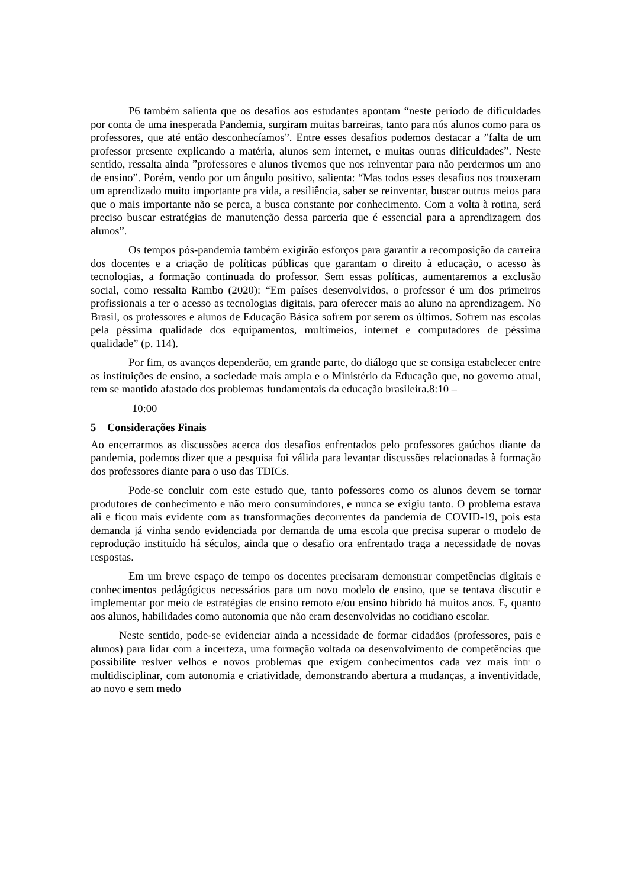P6 também salienta que os desafios aos estudantes apontam “neste período de dificuldades por conta de uma inesperada Pandemia, surgiram muitas barreiras, tanto para nós alunos como para os professores, que até então desconhecíamos”. Entre esses desafios podemos destacar a ”falta de um professor presente explicando a matéria, alunos sem internet, e muitas outras dificuldades”. Neste sentido, ressalta ainda ”professores e alunos tivemos que nos reinventar para não perdermos um ano de ensino”. Porém, vendo por um ângulo positivo, salienta: “Mas todos esses desafios nos trouxeram um aprendizado muito importante pra vida, a resiliência, saber se reinventar, buscar outros meios para que o mais importante não se perca, a busca constante por conhecimento. Com a volta à rotina, será preciso buscar estratégias de manutenção dessa parceria que é essencial para a aprendizagem dos alunos”.
Os tempos pós-pandemia também exigirão esforços para garantir a recomposição da carreira dos docentes e a criação de políticas públicas que garantam o direito à educação, o acesso às tecnologias, a formação continuada do professor. Sem essas políticas, aumentaremos a exclusão social, como ressalta Rambo (2020): “Em países desenvolvidos, o professor é um dos primeiros profissionais a ter o acesso as tecnologias digitais, para oferecer mais ao aluno na aprendizagem. No Brasil, os professores e alunos de Educação Básica sofrem por serem os últimos. Sofrem nas escolas pela péssima qualidade dos equipamentos, multimeios, internet e computadores de péssima qualidade” (p. 114).
Por fim, os avanços dependerão, em grande parte, do diálogo que se consiga estabelecer entre as instituições de ensino, a sociedade mais ampla e o Ministério da Educação que, no governo atual, tem se mantido afastado dos problemas fundamentais da educação brasileira.8:10 –
10:00
5 Considerações Finais
Ao encerrarmos as discussões acerca dos desafios enfrentados pelo professores gaúchos diante da pandemia, podemos dizer que a pesquisa foi válida para levantar discussões relacionadas à formação dos professores diante para o uso das TDICs.
Pode-se concluir com este estudo que, tanto pofessores como os alunos devem se tornar produtores de conhecimento e não mero consumindores, e nunca se exigiu tanto. O problema estava ali e ficou mais evidente com as transformações decorrentes da pandemia de COVID-19, pois esta demanda já vinha sendo evidenciada por demanda de uma escola que precisa superar o modelo de reprodução instituído há séculos, ainda que o desafio ora enfrentado traga a necessidade de novas respostas.
Em um breve espaço de tempo os docentes precisaram demonstrar competências digitais e conhecimentos pedágógicos necessários para um novo modelo de ensino, que se tentava discutir e implementar por meio de estratégias de ensino remoto e/ou ensino híbrido há muitos anos. E, quanto aos alunos, habilidades como autonomia que não eram desenvolvidas no cotidiano escolar.
Neste sentido, pode-se evidenciar ainda a ncessidade de formar cidadãos (professores, pais e alunos) para lidar com a incerteza, uma formação voltada oa desenvolvimento de competências que possibilite reslver velhos e novos problemas que exigem conhecimentos cada vez mais intr o multidisciplinar, com autonomia e criatividade, demonstrando abertura a mudanças, a inventividade, ao novo e sem medo